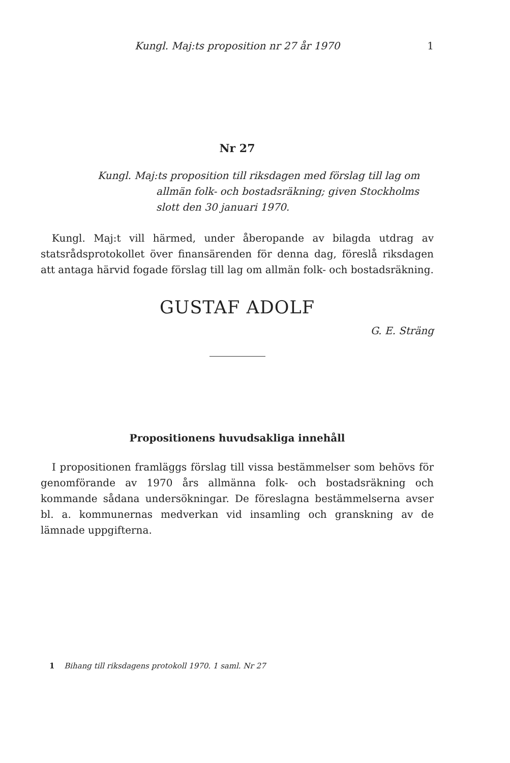Kungl. Maj:ts proposition nr 27 år 1970 1
Nr 27
Kungl. Maj:ts proposition till riksdagen med förslag till lag om
allmän folk- och bostadsräkning; given Stockholms
slott den 30 januari 1970.
Kungl. Maj:t vill härmed, under åberopande av bilagda utdrag av statsrådsprotokollet över finansärenden för denna dag, föreslå riksdagen att antaga härvid fogade förslag till lag om allmän folk- och bostadsräkning.
GUSTAF ADOLF
G. E. Sträng
Propositionens huvudsakliga innehåll
I propositionen framläggs förslag till vissa bestämmelser som behövs för genomförande av 1970 års allmänna folk- och bostadsräkning och kommande sådana undersökningar. De föreslagna bestämmelserna avser bl. a. kommunernas medverkan vid insamling och granskning av de lämnade uppgifterna.
1 Bihang till riksdagens protokoll 1970. 1 saml. Nr 27